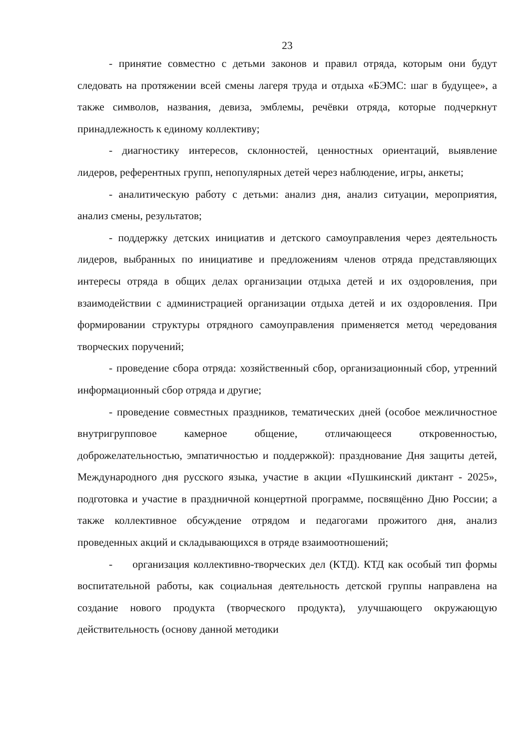23
- принятие совместно с детьми законов и правил отряда, которым они будут следовать на протяжении всей смены лагеря труда и отдыха «БЭМС: шаг в будущее», а также символов, названия, девиза, эмблемы, речёвки отряда, которые подчеркнут принадлежность к единому коллективу;
- диагностику интересов, склонностей, ценностных ориентаций, выявление лидеров, референтных групп, непопулярных детей через наблюдение, игры, анкеты;
- аналитическую работу с детьми: анализ дня, анализ ситуации, мероприятия, анализ смены, результатов;
- поддержку детских инициатив и детского самоуправления через деятельность лидеров, выбранных по инициативе и предложениям членов отряда представляющих интересы отряда в общих делах организации отдыха детей и их оздоровления, при взаимодействии с администрацией организации отдыха детей и их оздоровления. При формировании структуры отрядного самоуправления применяется метод чередования творческих поручений;
- проведение сбора отряда: хозяйственный сбор, организационный сбор, утренний информационный сбор отряда и другие;
- проведение совместных праздников, тематических дней (особое межличностное внутригрупповое камерное общение, отличающееся откровенностью, доброжелательностью, эмпатичностью и поддержкой): празднование Дня защиты детей, Международного дня русского языка, участие в акции «Пушкинский диктант - 2025», подготовка и участие в праздничной концертной программе, посвящённо Дню России; а также коллективное обсуждение отрядом и педагогами прожитого дня, анализ проведенных акций и складывающихся в отряде взаимоотношений;
- организация коллективно-творческих дел (КТД). КТД как особый тип формы воспитательной работы, как социальная деятельность детской группы направлена на создание нового продукта (творческого продукта), улучшающего окружающую действительность (основу данной методики